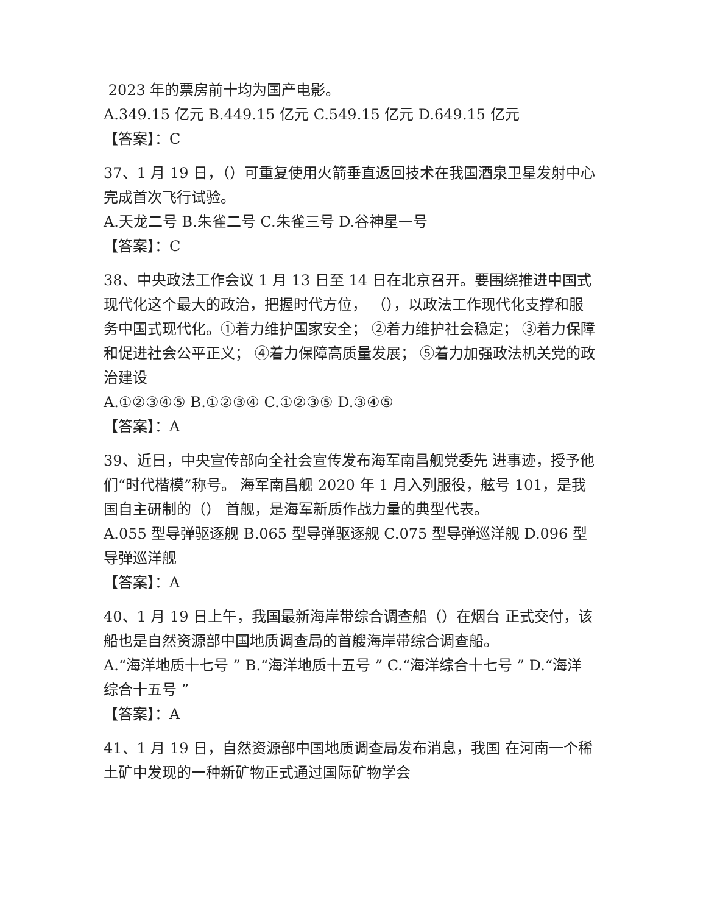2023 年的票房前十均为国产电影。
A.349.15 亿元 B.449.15 亿元 C.549.15 亿元 D.649.15 亿元
【答案】：C
37、1 月 19 日，（）可重复使用火箭垂直返回技术在我国酒泉卫星发射中心完成首次飞行试验。
A.天龙二号 B.朱雀二号 C.朱雀三号 D.谷神星一号
【答案】：C
38、中央政法工作会议 1 月 13 日至 14 日在北京召开。要围绕推进中国式现代化这个最大的政治，把握时代方位， （），以政法工作现代化支撑和服务中国式现代化。①着力维护国家安全； ②着力维护社会稳定； ③着力保障和促进社会公平正义； ④着力保障高质量发展； ⑤着力加强政法机关党的政治建设
A.①②③④⑤ B.①②③④ C.①②③⑤ D.③④⑤
【答案】：A
39、近日，中央宣传部向全社会宣传发布海军南昌舰党委先 进事迹，授予他们“时代楷模”称号。 海军南昌舰 2020 年 1 月入列服役，舷号 101，是我国自主研制的（） 首舰，是海军新质作战力量的典型代表。
A.055 型导弹驱逐舰 B.065 型导弹驱逐舰 C.075 型导弹巡洋舰 D.096 型导弹巡洋舰
【答案】：A
40、1 月 19 日上午，我国最新海岸带综合调查船（）在烟台 正式交付，该船也是自然资源部中国地质调查局的首艘海岸带综合调查船。
A.“海洋地质十七号 ” B.“海洋地质十五号 ” C.“海洋综合十七号 ” D.“海洋综合十五号 ”
【答案】：A
41、1 月 19 日，自然资源部中国地质调查局发布消息，我国 在河南一个稀土矿中发现的一种新矿物正式通过国际矿物学会